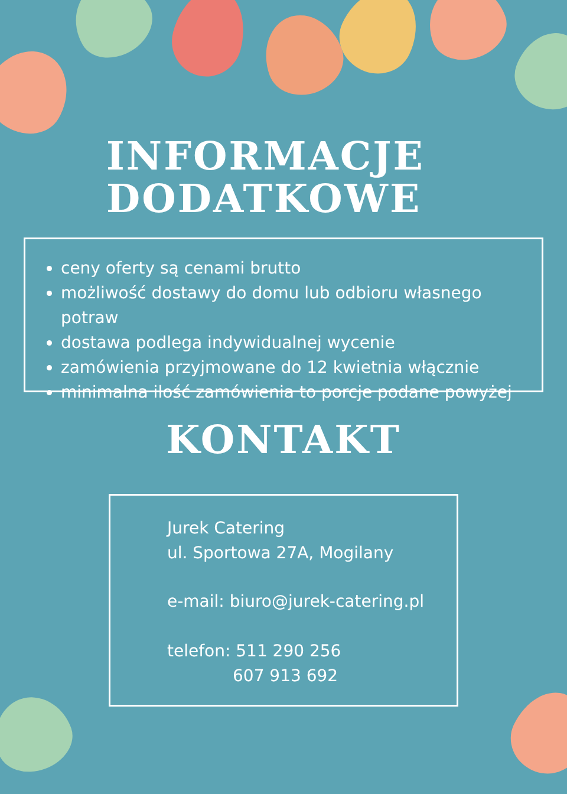INFORMACJE
DODATKOWE
ceny oferty są cenami brutto
możliwość dostawy do domu lub odbioru własnego potraw
dostawa podlega indywidualnej wycenie
zamówienia przyjmowane do 12 kwietnia włącznie
minimalna ilość zamówienia to porcje podane powyżej
KONTAKT
Jurek Catering
ul. Sportowa 27A, Mogilany
e-mail: biuro@jurek-catering.pl
telefon: 511 290 256
607 913 692